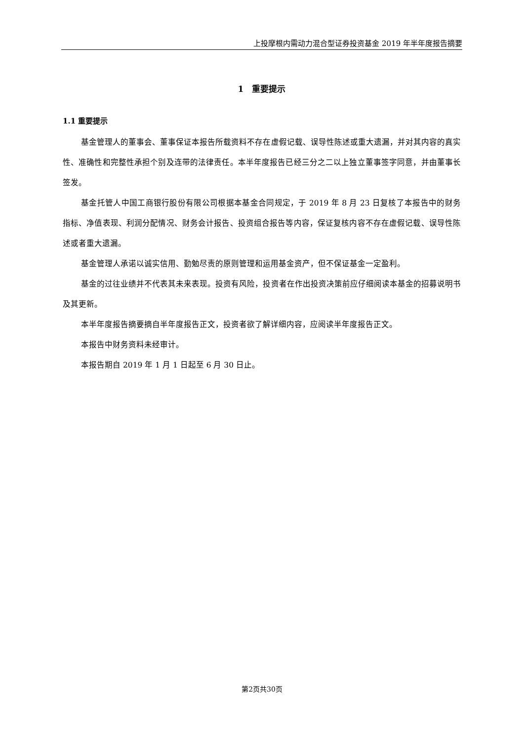上投摩根内需动力混合型证券投资基金 2019 年半年度报告摘要
1　重要提示
1.1 重要提示
基金管理人的董事会、董事保证本报告所载资料不存在虚假记载、误导性陈述或重大遗漏，并对其内容的真实性、准确性和完整性承担个别及连带的法律责任。本半年度报告已经三分之二以上独立董事签字同意，并由董事长签发。
基金托管人中国工商银行股份有限公司根据本基金合同规定，于 2019 年 8 月 23 日复核了本报告中的财务指标、净值表现、利润分配情况、财务会计报告、投资组合报告等内容，保证复核内容不存在虚假记载、误导性陈述或者重大遗漏。
基金管理人承诺以诚实信用、勤勉尽责的原则管理和运用基金资产，但不保证基金一定盈利。
基金的过往业绩并不代表其未来表现。投资有风险，投资者在作出投资决策前应仔细阅读本基金的招募说明书及其更新。
本半年度报告摘要摘自半年度报告正文，投资者欲了解详细内容，应阅读半年度报告正文。
本报告中财务资料未经审计。
本报告期自 2019 年 1 月 1 日起至 6 月 30 日止。
第2页共30页